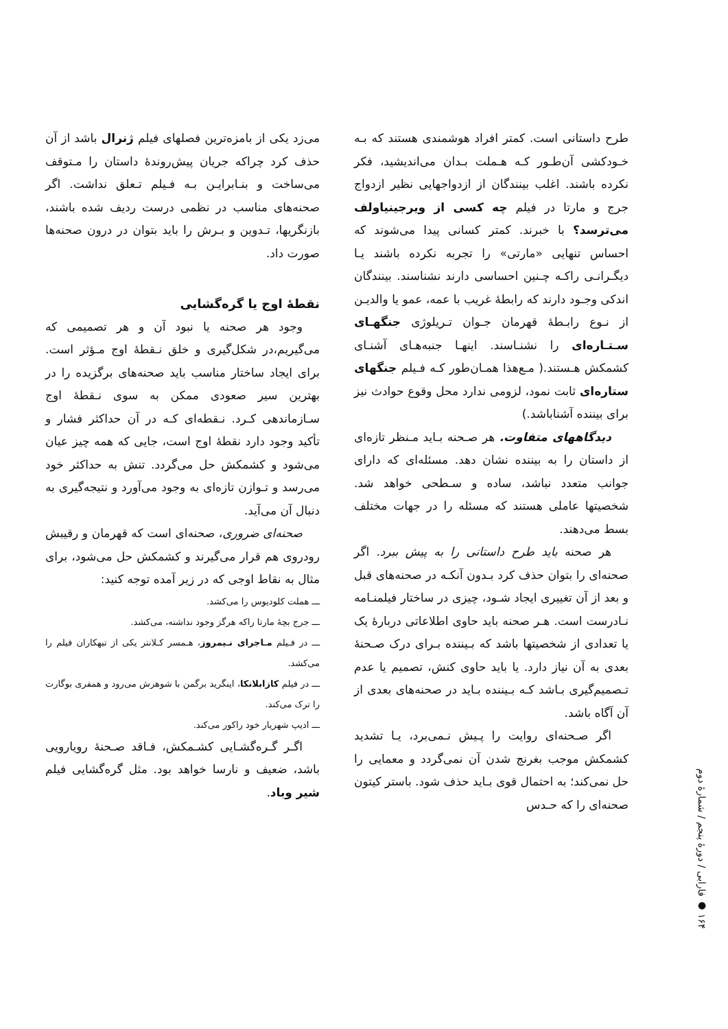طرح داستانی است. کمتر افراد هوشمندی هستند که بـه خـودکشی آن‌طـور کـه هـملت بـدان می‌اندیشید، فکر نکرده باشند. اغلب بینندگان از ازدواجهایی نظیر ازدواج جرج و مارتا در فیلم چه کسی از ویرجینیاولف می‌ترسد؟ با خبرند. کمتر کسانی پیدا می‌شوند که احساس تنهایی «مارتی» را تجربه نکرده باشند یـا دیگـرانـی راکـه چـنین احساسی دارند نشناسند. بینندگان اندکی وجـود دارند که رابطهٔ غریب با عمه، عمو یا والدیـن از نـوع رابـطهٔ قهرمان جـوان تـریلوژی جنگهـای سـتـاره‌ای را نشنـاسند. اینهـا جنبه‌هـای آشنـای کشمکش هـستند.( مـع‌هذا همـان‌طور کـه فـیلم جنگهای ستاره‌ای ثابت نمود، لزومی ندارد محل وقوع حوادث نیز برای بیننده آشناباشد.)
دیدگاههای متفاوت. هر صـحنه بـاید مـنظر تازه‌ای از داستان را به بیننده نشان دهد. مسئله‌ای که دارای جوانب متعدد نباشد، ساده و سـطحی خواهد شد. شخصیتها عاملی هستند که مسئله را در جهات مختلف بسط می‌دهند.
هر صحنه باید طرح داستانی را به پیش ببرد. اگر صحنه‌ای را بتوان حذف کرد بـدون آنکـه در صحنه‌های قبل و بعد از آن تغییری ایجاد شـود، چیزی در ساختار فیلمنـامه نـادرست است. هـر صحنه باید حاوی اطلاعاتی دربارهٔ یک یا تعدادی از شخصیتها باشد که بـیننده بـرای درک صـحنهٔ بعدی به آن نیاز دارد. یا باید حاوی کنش، تصمیم یا عدم تـصمیم‌گیری بـاشد کـه بـیننده بـاید در صحنه‌های بعدی از آن آگاه باشد.
اگر صـحنه‌ای روایت را پـیش نـمی‌برد، یـا تشدید کشمکش موجب بغرنج شدن آن نمی‌گردد و معمایی را حل نمی‌کند؛ به احتمال قوی بـاید حذف شود. باستر کیتون صحنه‌ای را که حـدس
می‌زد یکی از بامزه‌ترین فصلهای فیلم ژنرال باشد از آن حذف کرد چراکه جریان پیش‌روندهٔ داستان را مـتوقف می‌ساخت و بنـابرایـن بـه فـیلم تـعلق نداشت. اگر صحنه‌های مناسب در نظمی درست ردیف شده باشند، بازنگریها، تـدوین و بـرش را باید بتوان در درون صحنه‌ها صورت داد.
نقطهٔ اوج یا گره‌گشایی
وجود هر صحنه یا نبود آن و هر تصمیمی که می‌گیریم،در شکل‌گیری و خلق نـقطهٔ اوج مـؤثر است. برای ایجاد ساختار مناسب باید صحنه‌های برگزیده را در بهترین سیر صعودی ممکن به سوی نـقطهٔ اوج سـازماندهی کـرد. نـقطه‌ای کـه در آن حداکثر فشار و تأکید وجود دارد نقطهٔ اوج است، جایی که همه چیز عیان می‌شود و کشمکش حل می‌گردد. تنش به حداکثر خود می‌رسد و تـوازن تازه‌ای به وجود می‌آورد و نتیجه‌گیری به دنبال آن می‌آید.
صحنه‌ای ضروری، صحنه‌ای است که قهرمان و رقیبش رودروی هم قرار می‌گیرند و کشمکش حل می‌شود، برای مثال به نقاط اوجی که در زیر آمده توجه کنید:
ـــ هملت کلودیوس را می‌کشد.
ـــ جرج بچهٔ مارتا راکه هرگز وجود نداشته، می‌کشد.
ـــ در فـیلم مـاجرای نـیمروز، هـمسر کـلانتر یکی از تبهکاران فیلم را می‌کشد.
ـــ در فیلم کازابلانکا، اینگرید برگمن با شوهرش می‌رود و همفری بوگارت را ترک می‌کند.
ـــ ادیپ شهریار خود راکور می‌کند.
اگـر گـره‌گشـایی کشـمکش، فـاقد صـحنهٔ رویارویی باشد، ضعیف و نارسا خواهد بود. مثل گره‌گشایی فیلم شیر وباد.
۱۶۴ ● فارابی / دورهٔ پنجم / شمارهٔ دوم